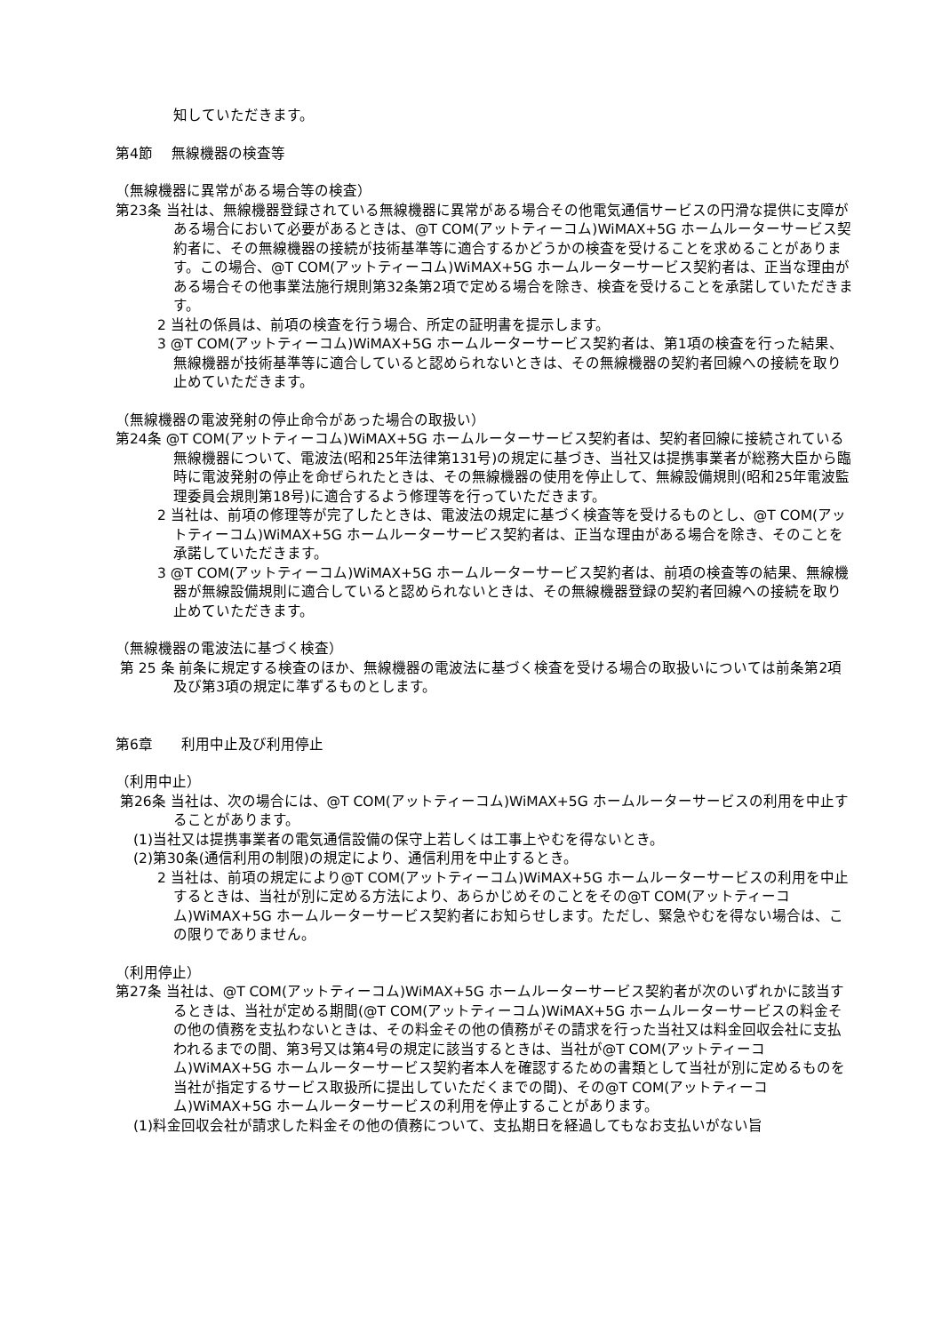知していただきます。
第4節　 無線機器の検査等
（無線機器に異常がある場合等の検査）
第23条 当社は、無線機器登録されている無線機器に異常がある場合その他電気通信サービスの円滑な提供に支障がある場合において必要があるときは、@T COM(アットティーコム)WiMAX+5G ホームルーターサービス契約者に、その無線機器の接続が技術基準等に適合するかどうかの検査を受けることを求めることがあります。この場合、@T COM(アットティーコム)WiMAX+5G ホームルーターサービス契約者は、正当な理由がある場合その他事業法施行規則第32条第2項で定める場合を除き、検査を受けることを承諾していただきます。
2 当社の係員は、前項の検査を行う場合、所定の証明書を提示します。
3 @T COM(アットティーコム)WiMAX+5G ホームルーターサービス契約者は、第1項の検査を行った結果、無線機器が技術基準等に適合していると認められないときは、その無線機器の契約者回線への接続を取り止めていただきます。
（無線機器の電波発射の停止命令があった場合の取扱い）
第24条 @T COM(アットティーコム)WiMAX+5G ホームルーターサービス契約者は、契約者回線に接続されている無線機器について、電波法(昭和25年法律第131号)の規定に基づき、当社又は提携事業者が総務大臣から臨時に電波発射の停止を命ぜられたときは、その無線機器の使用を停止して、無線設備規則(昭和25年電波監理委員会規則第18号)に適合するよう修理等を行っていただきます。
2 当社は、前項の修理等が完了したときは、電波法の規定に基づく検査等を受けるものとし、@T COM(アットティーコム)WiMAX+5G ホームルーターサービス契約者は、正当な理由がある場合を除き、そのことを承諾していただきます。
3 @T COM(アットティーコム)WiMAX+5G ホームルーターサービス契約者は、前項の検査等の結果、無線機器が無線設備規則に適合していると認められないときは、その無線機器登録の契約者回線への接続を取り止めていただきます。
（無線機器の電波法に基づく検査）
第 25 条 前条に規定する検査のほか、無線機器の電波法に基づく検査を受ける場合の取扱いについては前条第2項及び第3項の規定に準ずるものとします。
第6章　　利用中止及び利用停止
（利用中止）
第26条 当社は、次の場合には、@T COM(アットティーコム)WiMAX+5G ホームルーターサービスの利用を中止することがあります。
(1)当社又は提携事業者の電気通信設備の保守上若しくは工事上やむを得ないとき。
(2)第30条(通信利用の制限)の規定により、通信利用を中止するとき。
2 当社は、前項の規定により@T COM(アットティーコム)WiMAX+5G ホームルーターサービスの利用を中止するときは、当社が別に定める方法により、あらかじめそのことをその@T COM(アットティーコム)WiMAX+5G ホームルーターサービス契約者にお知らせします。ただし、緊急やむを得ない場合は、この限りでありません。
（利用停止）
第27条 当社は、@T COM(アットティーコム)WiMAX+5G ホームルーターサービス契約者が次のいずれかに該当するときは、当社が定める期間(@T COM(アットティーコム)WiMAX+5G ホームルーターサービスの料金その他の債務を支払わないときは、その料金その他の債務がその請求を行った当社又は料金回収会社に支払われるまでの間、第3号又は第4号の規定に該当するときは、当社が@T COM(アットティーコム)WiMAX+5G ホームルーターサービス契約者本人を確認するための書類として当社が別に定めるものを当社が指定するサービス取扱所に提出していただくまでの間)、その@T COM(アットティーコム)WiMAX+5G ホームルーターサービスの利用を停止することがあります。
(1)料金回収会社が請求した料金その他の債務について、支払期日を経過してもなお支払いがない旨